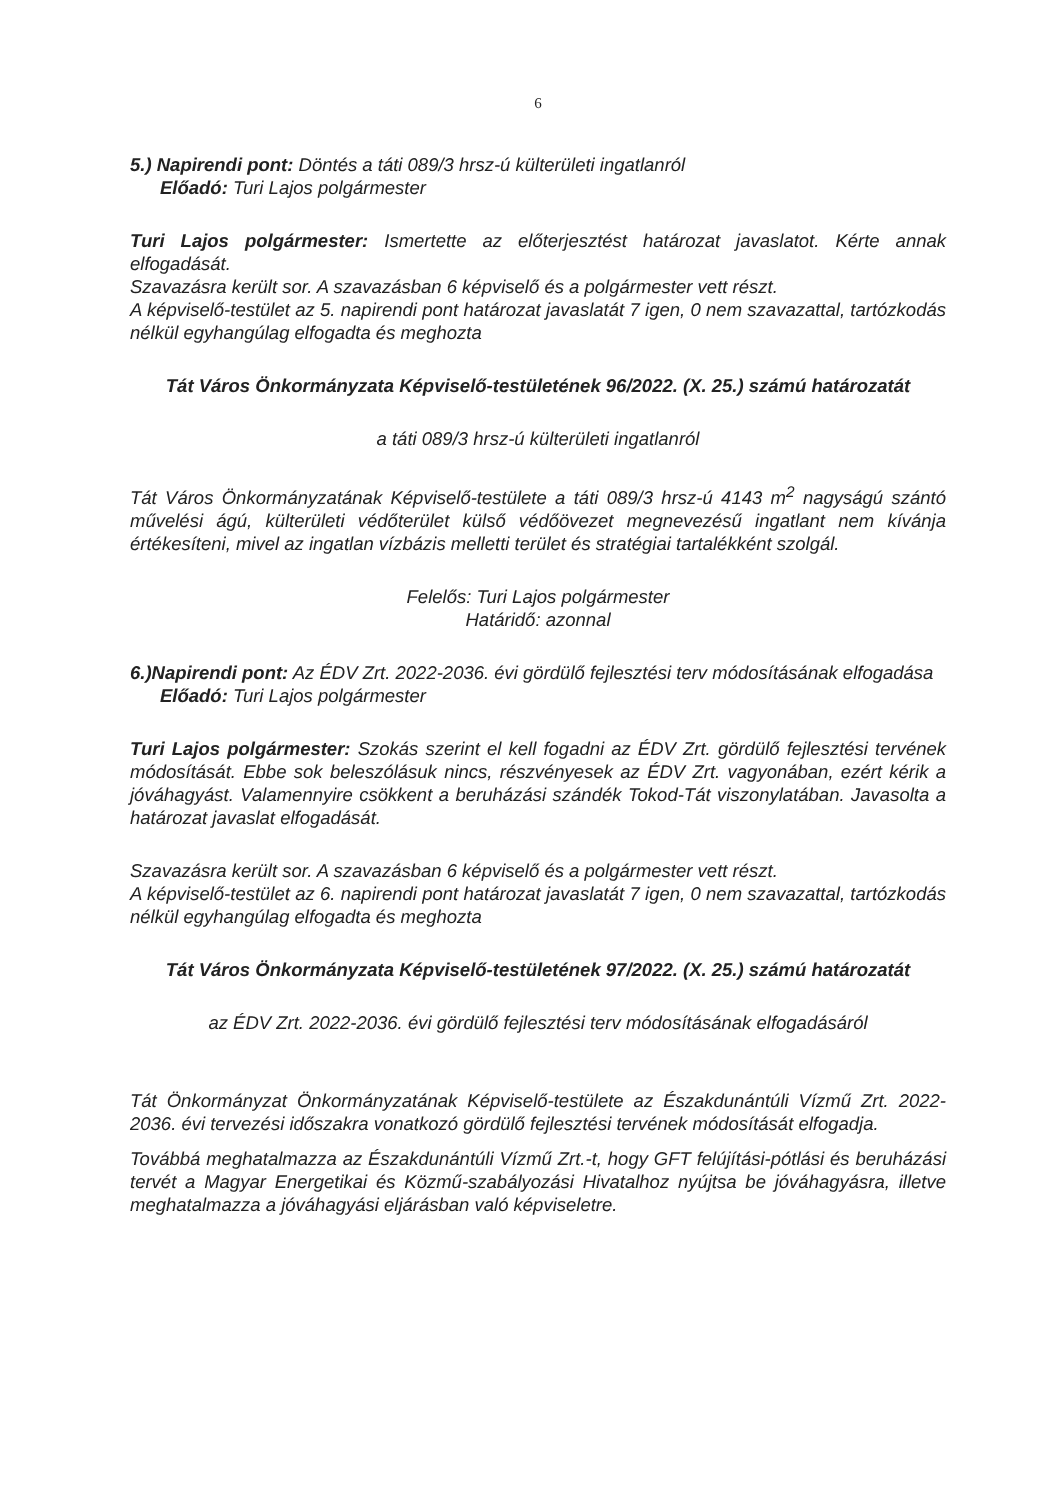6
5.) Napirendi pont: Döntés a táti 089/3 hrsz-ú külterületi ingatlanról
Előadó: Turi Lajos polgármester
Turi Lajos polgármester: Ismertette az előterjesztést határozat javaslatot. Kérte annak elfogadását.
Szavazásra került sor. A szavazásban 6 képviselő és a polgármester vett részt.
A képviselő-testület az 5. napirendi pont határozat javaslatát 7 igen, 0 nem szavazattal, tartózkodás nélkül egyhangúlag elfogadta és meghozta
Tát Város Önkormányzata Képviselő-testületének 96/2022. (X. 25.) számú határozatát
a táti 089/3 hrsz-ú külterületi ingatlanról
Tát Város Önkormányzatának Képviselő-testülete a táti 089/3 hrsz-ú 4143 m<sup>2</sup> nagyságú szántó művelési ágú, külterületi védőterület külső védőövezet megnevezésű ingatlant nem kívánja értékesíteni, mivel az ingatlan vízbázis melletti terület és stratégiai tartalékként szolgál.
Felelős: Turi Lajos polgármester
Határidő: azonnal
6.)Napirendi pont: Az ÉDV Zrt. 2022-2036. évi gördülő fejlesztési terv módosításának elfogadása
Előadó: Turi Lajos polgármester
Turi Lajos polgármester: Szokás szerint el kell fogadni az ÉDV Zrt. gördülő fejlesztési tervének módosítását. Ebbe sok beleszólásuk nincs, részvényesek az ÉDV Zrt. vagyonában, ezért kérik a jóváhagyást. Valamennyire csökkent a beruházási szándék Tokod-Tát viszonylatában. Javasolta a határozat javaslat elfogadását.
Szavazásra került sor. A szavazásban 6 képviselő és a polgármester vett részt.
A képviselő-testület az 6. napirendi pont határozat javaslatát 7 igen, 0 nem szavazattal, tartózkodás nélkül egyhangúlag elfogadta és meghozta
Tát Város Önkormányzata Képviselő-testületének 97/2022. (X. 25.) számú határozatát
az ÉDV Zrt. 2022-2036. évi gördülő fejlesztési terv módosításának elfogadásáról
Tát Önkormányzat Önkormányzatának Képviselő-testülete az Északdunántúli Vízmű Zrt. 2022-2036. évi tervezési időszakra vonatkozó gördülő fejlesztési tervének módosítását elfogadja.
Továbbá meghatalmazza az Északdunántúli Vízmű Zrt.-t, hogy GFT felújítási-pótlási és beruházási tervét a Magyar Energetikai és Közmű-szabályozási Hivatalhoz nyújtsa be jóváhagyásra, illetve meghatalmazza a jóváhagyási eljárásban való képviseletre.